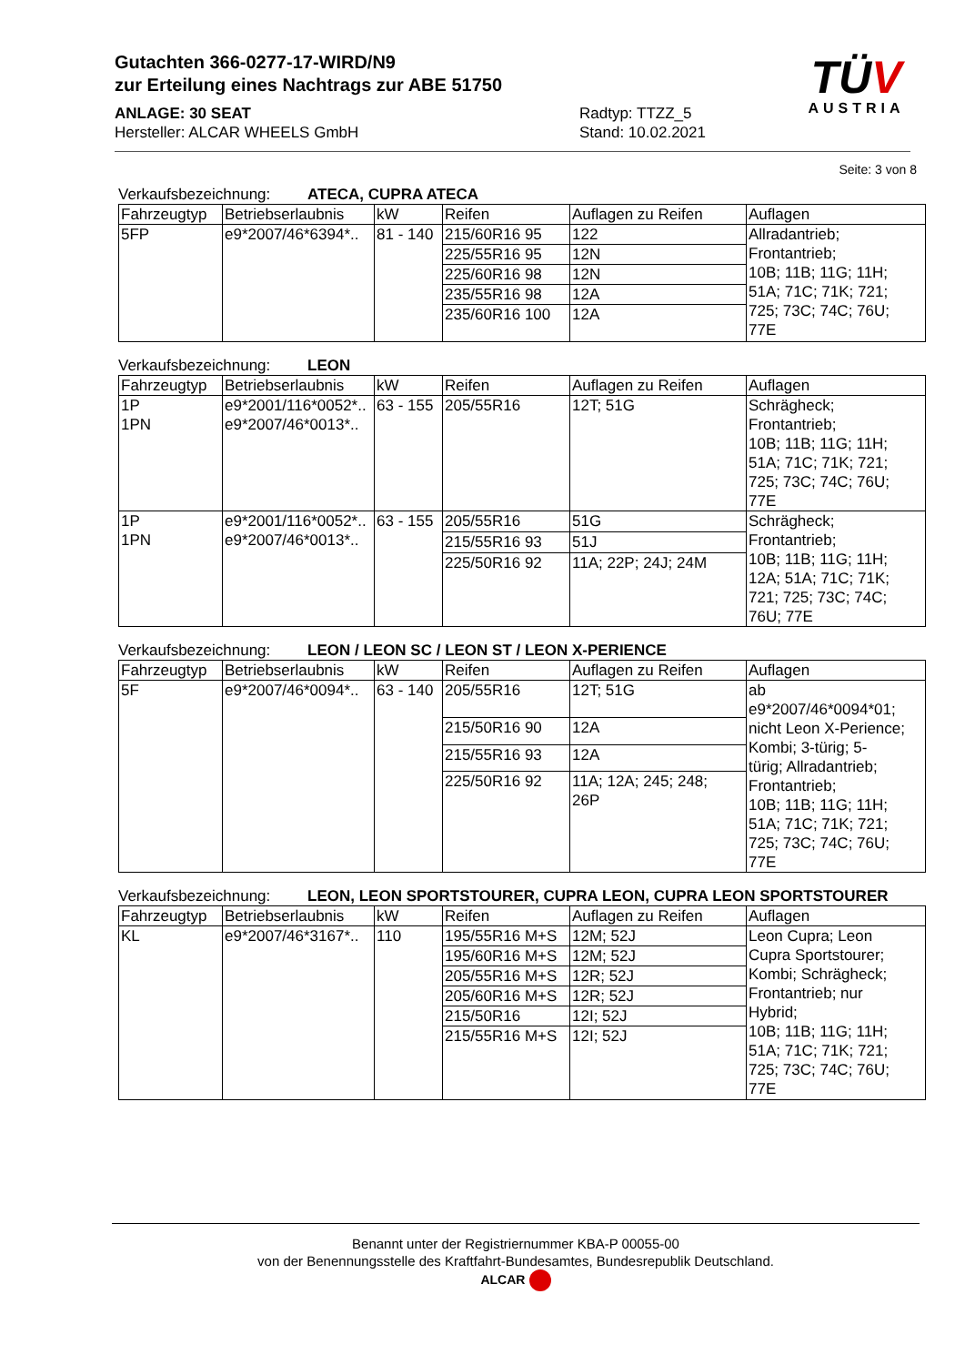Gutachten 366-0277-17-WIRD/N9
zur Erteilung eines Nachtrags zur ABE 51750
ANLAGE: 30 SEAT
Hersteller: ALCAR WHEELS GmbH
Radtyp: TTZZ_5
Stand: 10.02.2021
TÜV
AUSTRIA
Seite: 3 von 8
Verkaufsbezeichnung: ATECA, CUPRA ATECA
| Fahrzeugtyp | Betriebserlaubnis | kW | Reifen | Auflagen zu Reifen | Auflagen |
| --- | --- | --- | --- | --- | --- |
| 5FP | e9*2007/46*6394*.. | 81 - 140 | 215/60R16 95 | 122 | Allradantrieb; Frontantrieb; 10B; 11B; 11G; 11H; 51A; 71C; 71K; 721; 725; 73C; 74C; 76U; 77E |
| | | | 225/55R16 95 | 12N | |
| | | | 225/60R16 98 | 12N | |
| | | | 235/55R16 98 | 12A | |
| | | | 235/60R16 100 | 12A | |
Verkaufsbezeichnung: LEON
| Fahrzeugtyp | Betriebserlaubnis | kW | Reifen | Auflagen zu Reifen | Auflagen |
| --- | --- | --- | --- | --- | --- |
| 1P 1PN | e9*2001/116*0052*.. e9*2007/46*0013*.. | 63 - 155 | 205/55R16 | 12T; 51G | Schrägheck; Frontantrieb; 10B; 11B; 11G; 11H; 51A; 71C; 71K; 721; 725; 73C; 74C; 76U; 77E |
| 1P 1PN | e9*2001/116*0052*.. e9*2007/46*0013*.. | 63 - 155 | 205/55R16 | 51G | Schrägheck; Frontantrieb; 10B; 11B; 11G; 11H; 12A; 51A; 71C; 71K; 721; 725; 73C; 74C; 76U; 77E |
| | | | 215/55R16 93 | 51J | |
| | | | 225/50R16 92 | 11A; 22P; 24J; 24M | |
Verkaufsbezeichnung: LEON / LEON SC / LEON ST / LEON X-PERIENCE
| Fahrzeugtyp | Betriebserlaubnis | kW | Reifen | Auflagen zu Reifen | Auflagen |
| --- | --- | --- | --- | --- | --- |
| 5F | e9*2007/46*0094*.. | 63 - 140 | 205/55R16 | 12T; 51G | ab e9*2007/46*0094*01; nicht Leon X-Perience; Kombi; 3-türig; 5- türig; Allradantrieb; Frontantrieb; 10B; 11B; 11G; 11H; 51A; 71C; 71K; 721; 725; 73C; 74C; 76U; 77E |
| | | | 215/50R16 90 | 12A | |
| | | | 215/55R16 93 | 12A | |
| | | | 225/50R16 92 | 11A; 12A; 245; 248; 26P | |
Verkaufsbezeichnung: LEON, LEON SPORTSTOURER, CUPRA LEON, CUPRA LEON SPORTSTOURER
| Fahrzeugtyp | Betriebserlaubnis | kW | Reifen | Auflagen zu Reifen | Auflagen |
| --- | --- | --- | --- | --- | --- |
| KL | e9*2007/46*3167*.. | 110 | 195/55R16 M+S | 12M; 52J | Leon Cupra; Leon Cupra Sportstourer; Kombi; Schrägheck; Frontantrieb; nur Hybrid; 10B; 11B; 11G; 11H; 51A; 71C; 71K; 721; 725; 73C; 74C; 76U; 77E |
| | | | 195/60R16 M+S | 12M; 52J | |
| | | | 205/55R16 M+S | 12R; 52J | |
| | | | 205/60R16 M+S | 12R; 52J | |
| | | | 215/50R16 | 12I; 52J | |
| | | | 215/55R16 M+S | 12I; 52J | |
Benannt unter der Registriernummer KBA-P 00055-00
von der Benennungsstelle des Kraftfahrt-Bundesamtes, Bundesrepublik Deutschland.
ALCAR